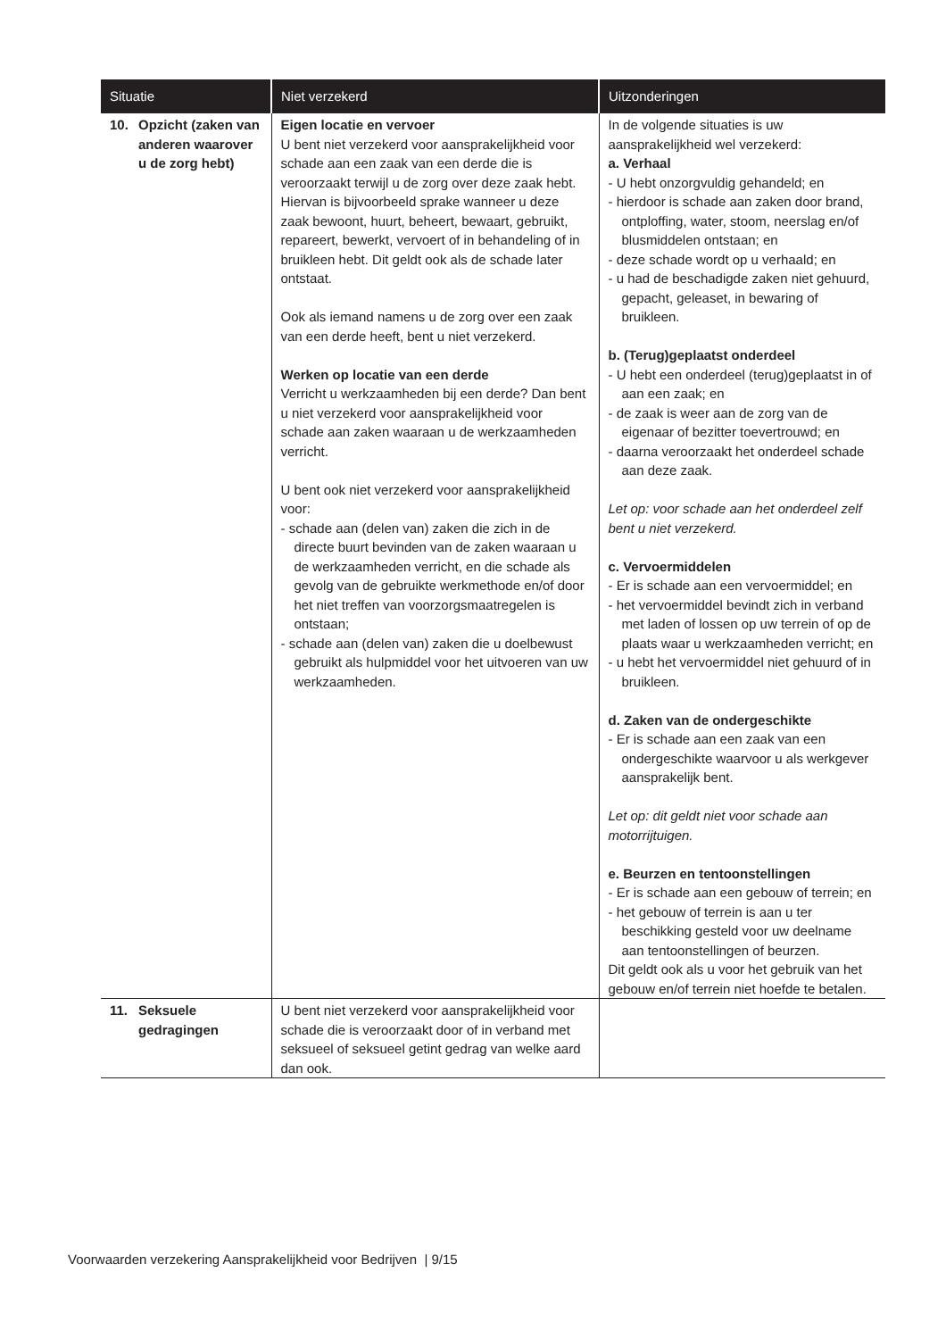| Situatie | Niet verzekerd | Uitzonderingen |
| --- | --- | --- |
| 10. Opzicht (zaken van anderen waarover u de zorg hebt) | Eigen locatie en vervoer U bent niet verzekerd voor aansprakelijkheid voor schade aan een zaak van een derde die is veroorzaakt terwijl u de zorg over deze zaak hebt. Hiervan is bijvoorbeeld sprake wanneer u deze zaak bewoont, huurt, beheert, bewaart, gebruikt, repareert, bewerkt, vervoert of in behandeling of in bruikleen hebt. Dit geldt ook als de schade later ontstaat. Ook als iemand namens u de zorg over een zaak van een derde heeft, bent u niet verzekerd. Werken op locatie van een derde Verricht u werkzaamheden bij een derde? Dan bent u niet verzekerd voor aansprakelijkheid voor schade aan zaken waaraan u de werkzaamheden verricht. U bent ook niet verzekerd voor aansprakelijkheid voor: - schade aan (delen van) zaken die zich in de directe buurt bevinden van de zaken waaraan u de werkzaamheden verricht, en die schade als gevolg van de gebruikte werkmethode en/of door het niet treffen van voorzorgsmaatregelen is ontstaan; - schade aan (delen van) zaken die u doelbewust gebruikt als hulpmiddel voor het uitvoeren van uw werkzaamheden. | In de volgende situaties is uw aansprakelijkheid wel verzekerd: a. Verhaal - U hebt onzorgvuldig gehandeld; en - hierdoor is schade aan zaken door brand, ontploffing, water, stoom, neerslag en/of blusmiddelen ontstaan; en - deze schade wordt op u verhaald; en - u had de beschadigde zaken niet gehuurd, gepacht, geleaset, in bewaring of bruikleen. b. (Terug)geplaatst onderdeel - U hebt een onderdeel (terug)geplaatst in of aan een zaak; en - de zaak is weer aan de zorg van de eigenaar of bezitter toevertrouwd; en - daarna veroorzaakt het onderdeel schade aan deze zaak. Let op: voor schade aan het onderdeel zelf bent u niet verzekerd. c. Vervoermiddelen - Er is schade aan een vervoermiddel; en - het vervoermiddel bevindt zich in verband met laden of lossen op uw terrein of op de plaats waar u werkzaamheden verricht; en - u hebt het vervoermiddel niet gehuurd of in bruikleen. d. Zaken van de ondergeschikte - Er is schade aan een zaak van een ondergeschikte waarvoor u als werkgever aansprakelijk bent. Let op: dit geldt niet voor schade aan motorrijtuigen. e. Beurzen en tentoonstellingen - Er is schade aan een gebouw of terrein; en - het gebouw of terrein is aan u ter beschikking gesteld voor uw deelname aan tentoonstellingen of beurzen. Dit geldt ook als u voor het gebruik van het gebouw en/of terrein niet hoefde te betalen. |
| 11. Seksuele gedragingen | U bent niet verzekerd voor aansprakelijkheid voor schade die is veroorzaakt door of in verband met seksueel of seksueel getint gedrag van welke aard dan ook. | |
Voorwaarden verzekering Aansprakelijkheid voor Bedrijven | 9/15